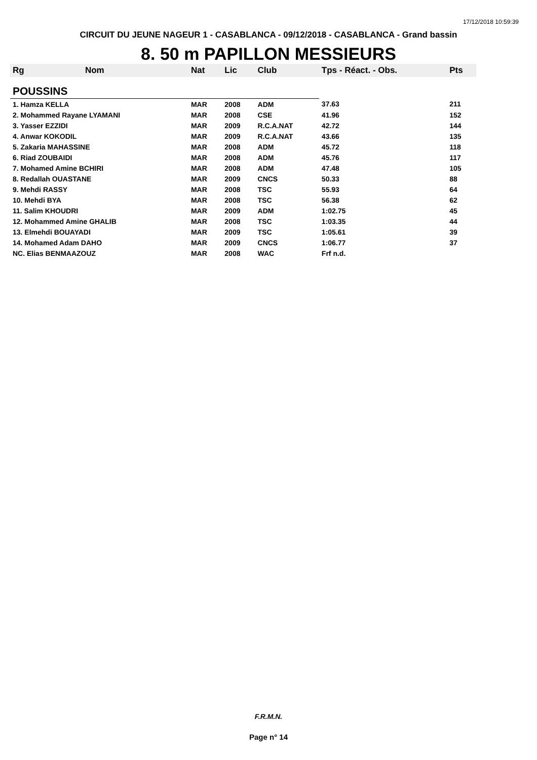17/12/2018 10:59:39
CIRCUIT DU JEUNE NAGEUR 1 - CASABLANCA - 09/12/2018 - CASABLANCA - Grand bassin
8. 50 m PAPILLON MESSIEURS
| Rg | Nom | Nat | Lic | Club | Tps - Réact. - Obs. | Pts |
| --- | --- | --- | --- | --- | --- | --- |
| POUSSINS | | | | | | |
| 1. Hamza KELLA | | MAR | 2008 | ADM | 37.63 | 211 |
| 2. Mohammed Rayane LYAMANI | | MAR | 2008 | CSE | 41.96 | 152 |
| 3. Yasser EZZIDI | | MAR | 2009 | R.C.A.NAT | 42.72 | 144 |
| 4. Anwar KOKODIL | | MAR | 2009 | R.C.A.NAT | 43.66 | 135 |
| 5. Zakaria MAHASSINE | | MAR | 2008 | ADM | 45.72 | 118 |
| 6. Riad ZOUBAIDI | | MAR | 2008 | ADM | 45.76 | 117 |
| 7. Mohamed Amine BCHIRI | | MAR | 2008 | ADM | 47.48 | 105 |
| 8. Redallah OUASTANE | | MAR | 2009 | CNCS | 50.33 | 88 |
| 9. Mehdi RASSY | | MAR | 2008 | TSC | 55.93 | 64 |
| 10. Mehdi BYA | | MAR | 2008 | TSC | 56.38 | 62 |
| 11. Salim KHOUDRI | | MAR | 2009 | ADM | 1:02.75 | 45 |
| 12. Mohammed Amine GHALIB | | MAR | 2008 | TSC | 1:03.35 | 44 |
| 13. Elmehdi BOUAYADI | | MAR | 2009 | TSC | 1:05.61 | 39 |
| 14. Mohamed Adam DAHO | | MAR | 2009 | CNCS | 1:06.77 | 37 |
| NC. Elias BENMAAZOUZ | | MAR | 2008 | WAC | Frf n.d. | |
F.R.M.N.
Page n° 14